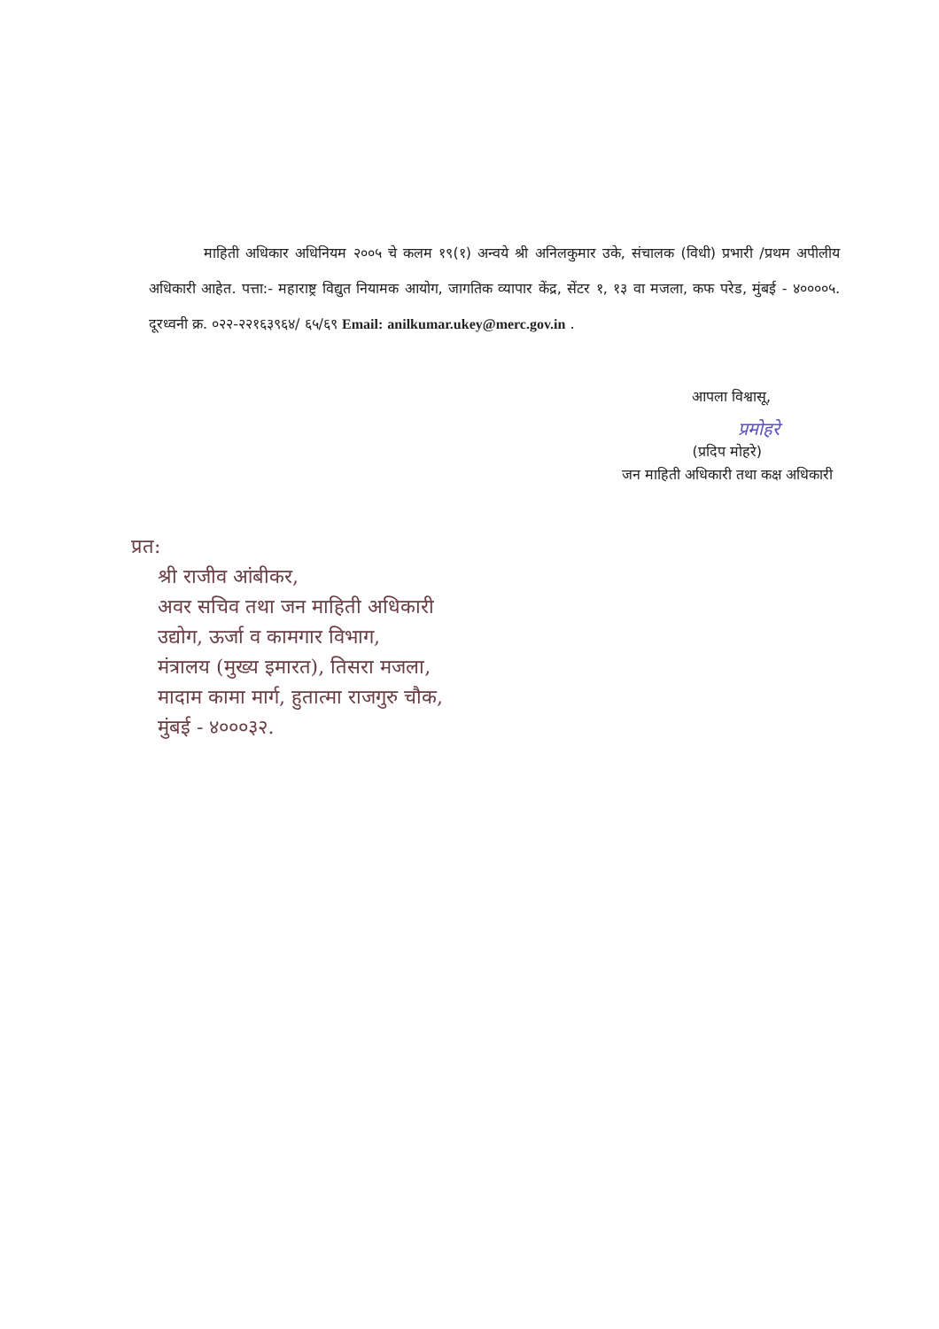माहिती अधिकार अधिनियम २००५ चे कलम १९(१) अन्वये श्री अनिलकुमार उके, संचालक (विधी) प्रभारी /प्रथम अपीलीय अधिकारी आहेत. पत्ता:- महाराष्ट्र विद्युत नियामक आयोग, जागतिक व्यापार केंद्र, सेंटर १, १३ वा मजला, कफ परेड, मुंबई - ४००००५. दूरध्वनी क्र. ०२२-२२१६३९६४/ ६५/६९ Email: anilkumar.ukey@merc.gov.in .
आपला विश्वासू,
प्रमोहरे
(प्रदिप मोहरे)
जन माहिती अधिकारी तथा कक्ष अधिकारी
प्रत:
श्री राजीव आंबीकर,
अवर सचिव तथा जन माहिती अधिकारी
उद्योग, ऊर्जा व कामगार विभाग,
मंत्रालय (मुख्य इमारत), तिसरा मजला,
मादाम कामा मार्ग, हुतात्मा राजगुरु चौक,
मुंबई - ४०००३२.